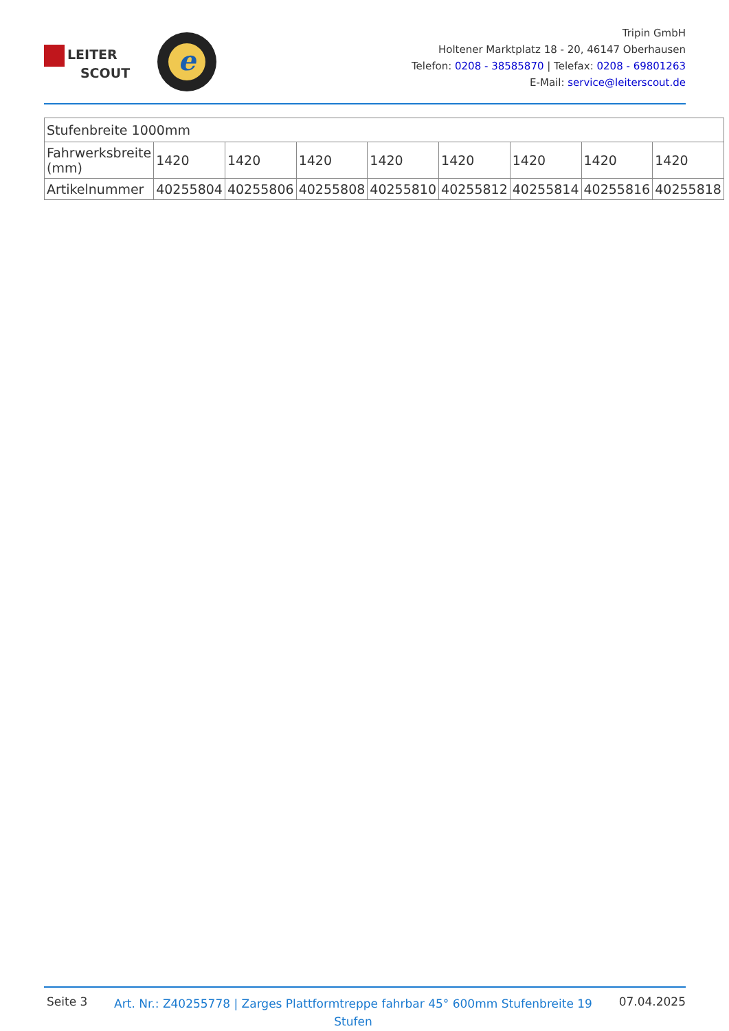LEITER
SCOUT
e
Tripin GmbH
Holtener Marktplatz 18 - 20, 46147 Oberhausen
Telefon: 0208 - 38585870 | Telefax: 0208 - 69801263
E-Mail: service@leiterscout.de
| Stufenbreite 1000mm | | | | | | | | |
| Fahrwerksbreite (mm) | 1420 | 1420 | 1420 | 1420 | 1420 | 1420 | 1420 | 1420 |
| Artikelnummer | 40255804 | 40255806 | 40255808 | 40255810 | 40255812 | 40255814 | 40255816 | 40255818 |
Seite 3
Art. Nr.: Z40255778 | Zarges Plattformtreppe fahrbar 45° 600mm Stufenbreite 19 Stufen
07.04.2025